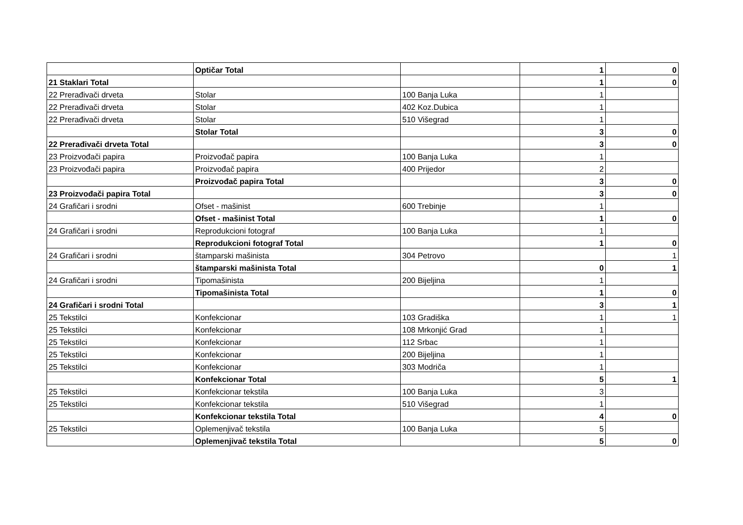| | Optičar Total | | 1 | 0 |
| 21 Staklari Total | | | 1 | 0 |
| 22 Prerađivači drveta | Stolar | 100 Banja Luka | 1 | |
| 22 Prerađivači drveta | Stolar | 402 Koz.Dubica | 1 | |
| 22 Prerađivači drveta | Stolar | 510 Višegrad | 1 | |
| | Stolar Total | | 3 | 0 |
| 22 Prerađivači drveta Total | | | 3 | 0 |
| 23 Proizvođači papira | Proizvođač papira | 100 Banja Luka | 1 | |
| 23 Proizvođači papira | Proizvođač papira | 400 Prijedor | 2 | |
| | Proizvođač papira Total | | 3 | 0 |
| 23 Proizvođači papira Total | | | 3 | 0 |
| 24 Grafičari i srodni | Ofset - mašinist | 600 Trebinje | 1 | |
| | Ofset - mašinist Total | | 1 | 0 |
| 24 Grafičari i srodni | Reprodukcioni fotograf | 100 Banja Luka | 1 | |
| | Reprodukcioni fotograf Total | | 1 | 0 |
| 24 Grafičari i srodni | štamparski mašinista | 304 Petrovo | | 1 |
| | štamparski mašinista Total | | 0 | 1 |
| 24 Grafičari i srodni | Tipomašinista | 200 Bijeljina | 1 | |
| | Tipomašinista Total | | 1 | 0 |
| 24 Grafičari i srodni Total | | | 3 | 1 |
| 25 Tekstilci | Konfekcionar | 103 Gradiška | 1 | 1 |
| 25 Tekstilci | Konfekcionar | 108 Mrkonjić Grad | 1 | |
| 25 Tekstilci | Konfekcionar | 112 Srbac | 1 | |
| 25 Tekstilci | Konfekcionar | 200 Bijeljina | 1 | |
| 25 Tekstilci | Konfekcionar | 303 Modriča | 1 | |
| | Konfekcionar Total | | 5 | 1 |
| 25 Tekstilci | Konfekcionar tekstila | 100 Banja Luka | 3 | |
| 25 Tekstilci | Konfekcionar tekstila | 510 Višegrad | 1 | |
| | Konfekcionar tekstila Total | | 4 | 0 |
| 25 Tekstilci | Oplemenjivač tekstila | 100 Banja Luka | 5 | |
| | Oplemenjivač tekstila Total | | 5 | 0 |